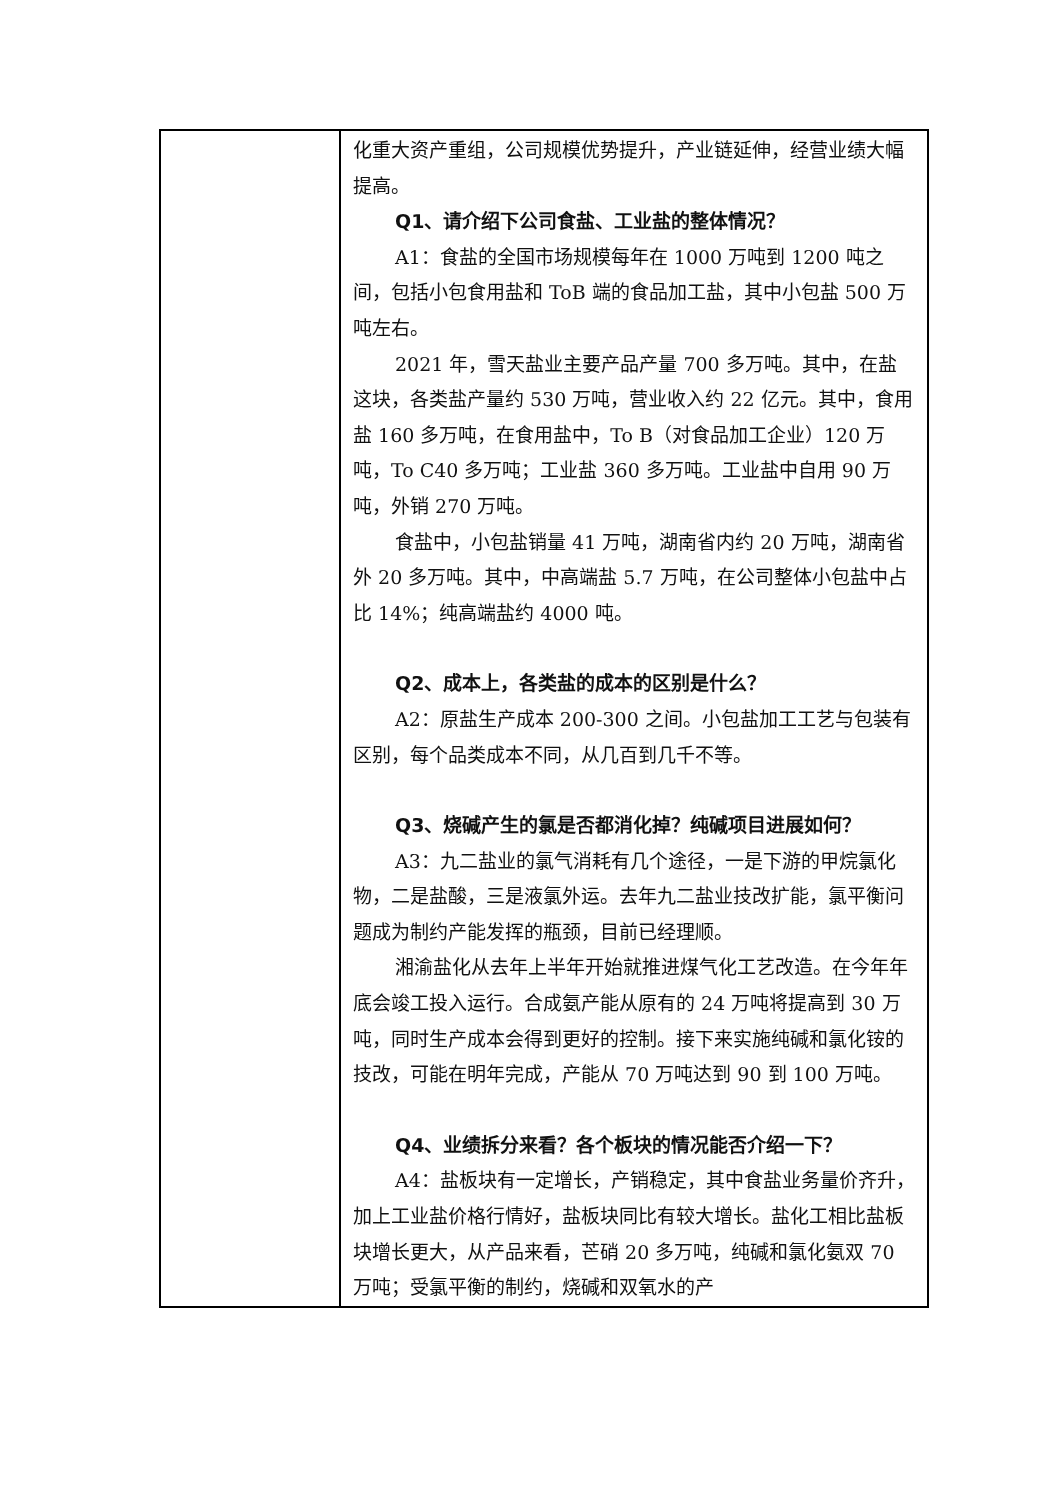| | 化重大资产重组，公司规模优势提升，产业链延伸，经营业绩大幅提高。 Q1、请介绍下公司食盐、工业盐的整体情况？ A1：食盐的全国市场规模每年在 1000 万吨到 1200 吨之间，包括小包食用盐和 ToB 端的食品加工盐，其中小包盐 500 万吨左右。 2021 年，雪天盐业主要产品产量 700 多万吨。其中，在盐这块，各类盐产量约 530 万吨，营业收入约 22 亿元。其中，食用盐 160 多万吨，在食用盐中，To B（对食品加工企业）120 万吨，To C40 多万吨；工业盐 360 多万吨。工业盐中自用 90 万吨，外销 270 万吨。 食盐中，小包盐销量 41 万吨，湖南省内约 20 万吨，湖南省外 20 多万吨。其中，中高端盐 5.7 万吨，在公司整体小包盐中占比 14%；纯高端盐约 4000 吨。 Q2、成本上，各类盐的成本的区别是什么？ A2：原盐生产成本 200-300 之间。小包盐加工工艺与包装有区别，每个品类成本不同，从几百到几千不等。 Q3、烧碱产生的氯是否都消化掉？纯碱项目进展如何？ A3：九二盐业的氯气消耗有几个途径，一是下游的甲烷氯化物，二是盐酸，三是液氯外运。去年九二盐业技改扩能，氯平衡问题成为制约产能发挥的瓶颈，目前已经理顺。 湘渝盐化从去年上半年开始就推进煤气化工艺改造。在今年年底会竣工投入运行。合成氨产能从原有的 24 万吨将提高到 30 万吨，同时生产成本会得到更好的控制。接下来实施纯碱和氯化铵的技改，可能在明年完成，产能从 70 万吨达到 90 到 100 万吨。 Q4、业绩拆分来看？各个板块的情况能否介绍一下？ A4：盐板块有一定增长，产销稳定，其中食盐业务量价齐升，加上工业盐价格行情好，盐板块同比有较大增长。盐化工相比盐板块增长更大，从产品来看，芒硝 20 多万吨，纯碱和氯化氨双 70 万吨；受氯平衡的制约，烧碱和双氧水的产 |